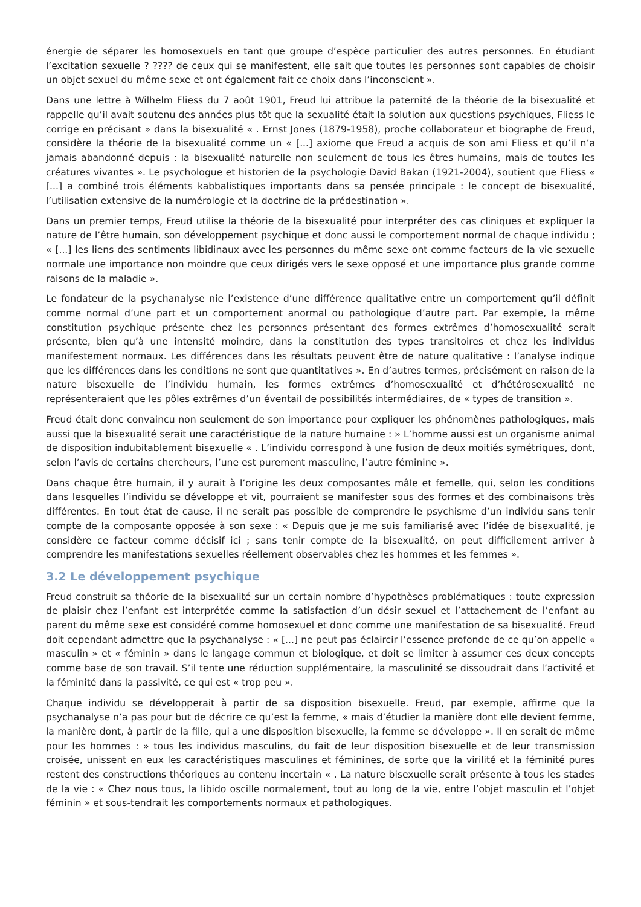énergie de séparer les homosexuels en tant que groupe d’espèce particulier des autres personnes. En étudiant l’excitation sexuelle ? ???? de ceux qui se manifestent, elle sait que toutes les personnes sont capables de choisir un objet sexuel du même sexe et ont également fait ce choix dans l’inconscient ».
Dans une lettre à Wilhelm Fliess du 7 août 1901, Freud lui attribue la paternité de la théorie de la bisexualité et rappelle qu’il avait soutenu des années plus tôt que la sexualité était la solution aux questions psychiques, Fliess le corrige en précisant » dans la bisexualité « . Ernst Jones (1879-1958), proche collaborateur et biographe de Freud, considère la théorie de la bisexualité comme un « [...] axiome que Freud a acquis de son ami Fliess et qu’il n’a jamais abandonné depuis : la bisexualité naturelle non seulement de tous les êtres humains, mais de toutes les créatures vivantes ». Le psychologue et historien de la psychologie David Bakan (1921-2004), soutient que Fliess « [...] a combiné trois éléments kabbalistiques importants dans sa pensée principale : le concept de bisexualité, l’utilisation extensive de la numérologie et la doctrine de la prédestination ».
Dans un premier temps, Freud utilise la théorie de la bisexualité pour interpréter des cas cliniques et expliquer la nature de l’être humain, son développement psychique et donc aussi le comportement normal de chaque individu ; « [...] les liens des sentiments libidinaux avec les personnes du même sexe ont comme facteurs de la vie sexuelle normale une importance non moindre que ceux dirigés vers le sexe opposé et une importance plus grande comme raisons de la maladie ».
Le fondateur de la psychanalyse nie l’existence d’une différence qualitative entre un comportement qu’il définit comme normal d’une part et un comportement anormal ou pathologique d’autre part. Par exemple, la même constitution psychique présente chez les personnes présentant des formes extrêmes d’homosexualité serait présente, bien qu’à une intensité moindre, dans la constitution des types transitoires et chez les individus manifestement normaux. Les différences dans les résultats peuvent être de nature qualitative : l’analyse indique que les différences dans les conditions ne sont que quantitatives ». En d’autres termes, précisément en raison de la nature bisexuelle de l’individu humain, les formes extrêmes d’homosexualité et d’hétérosexualité ne représenteraient que les pôles extrêmes d’un éventail de possibilités intermédiaires, de « types de transition ».
Freud était donc convaincu non seulement de son importance pour expliquer les phénomènes pathologiques, mais aussi que la bisexualité serait une caractéristique de la nature humaine : » L’homme aussi est un organisme animal de disposition indubitablement bisexuelle « . L’individu correspond à une fusion de deux moitiés symétriques, dont, selon l’avis de certains chercheurs, l’une est purement masculine, l’autre féminine ».
Dans chaque être humain, il y aurait à l’origine les deux composantes mâle et femelle, qui, selon les conditions dans lesquelles l’individu se développe et vit, pourraient se manifester sous des formes et des combinaisons très différentes. En tout état de cause, il ne serait pas possible de comprendre le psychisme d’un individu sans tenir compte de la composante opposée à son sexe : « Depuis que je me suis familiarisé avec l’idée de bisexualité, je considère ce facteur comme décisif ici ; sans tenir compte de la bisexualité, on peut difficilement arriver à comprendre les manifestations sexuelles réellement observables chez les hommes et les femmes ».
3.2 Le développement psychique
Freud construit sa théorie de la bisexualité sur un certain nombre d’hypothèses problématiques : toute expression de plaisir chez l’enfant est interprétée comme la satisfaction d’un désir sexuel et l’attachement de l’enfant au parent du même sexe est considéré comme homosexuel et donc comme une manifestation de sa bisexualité. Freud doit cependant admettre que la psychanalyse : « [...] ne peut pas éclaircir l’essence profonde de ce qu’on appelle « masculin » et « féminin » dans le langage commun et biologique, et doit se limiter à assumer ces deux concepts comme base de son travail. S’il tente une réduction supplémentaire, la masculinité se dissoudrait dans l’activité et la féminité dans la passivité, ce qui est « trop peu ».
Chaque individu se développerait à partir de sa disposition bisexuelle. Freud, par exemple, affirme que la psychanalyse n’a pas pour but de décrire ce qu’est la femme, « mais d’étudier la manière dont elle devient femme, la manière dont, à partir de la fille, qui a une disposition bisexuelle, la femme se développe ». Il en serait de même pour les hommes : » tous les individus masculins, du fait de leur disposition bisexuelle et de leur transmission croisée, unissent en eux les caractéristiques masculines et féminines, de sorte que la virilité et la féminité pures restent des constructions théoriques au contenu incertain « . La nature bisexuelle serait présente à tous les stades de la vie : « Chez nous tous, la libido oscille normalement, tout au long de la vie, entre l’objet masculin et l’objet féminin » et sous-tendrait les comportements normaux et pathologiques.